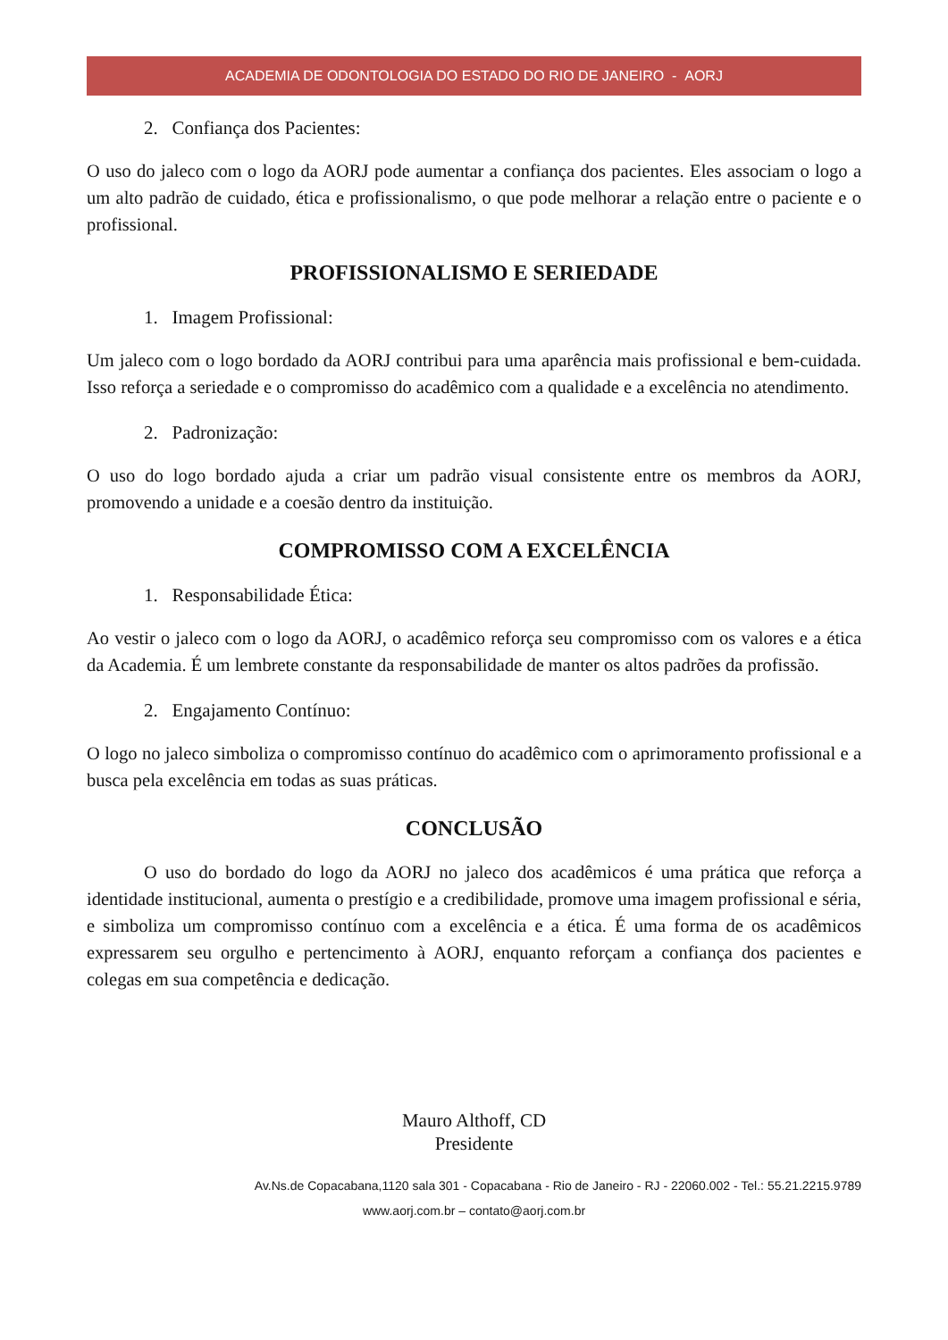ACADEMIA DE ODONTOLOGIA DO ESTADO DO RIO DE JANEIRO - AORJ
2. Confiança dos Pacientes:
O uso do jaleco com o logo da AORJ pode aumentar a confiança dos pacientes. Eles associam o logo a um alto padrão de cuidado, ética e profissionalismo, o que pode melhorar a relação entre o paciente e o profissional.
PROFISSIONALISMO E SERIEDADE
1. Imagem Profissional:
Um jaleco com o logo bordado da AORJ contribui para uma aparência mais profissional e bem-cuidada. Isso reforça a seriedade e o compromisso do acadêmico com a qualidade e a excelência no atendimento.
2. Padronização:
O uso do logo bordado ajuda a criar um padrão visual consistente entre os membros da AORJ, promovendo a unidade e a coesão dentro da instituição.
COMPROMISSO COM A EXCELÊNCIA
1. Responsabilidade Ética:
Ao vestir o jaleco com o logo da AORJ, o acadêmico reforça seu compromisso com os valores e a ética da Academia. É um lembrete constante da responsabilidade de manter os altos padrões da profissão.
2. Engajamento Contínuo:
O logo no jaleco simboliza o compromisso contínuo do acadêmico com o aprimoramento profissional e a busca pela excelência em todas as suas práticas.
CONCLUSÃO
O uso do bordado do logo da AORJ no jaleco dos acadêmicos é uma prática que reforça a identidade institucional, aumenta o prestígio e a credibilidade, promove uma imagem profissional e séria, e simboliza um compromisso contínuo com a excelência e a ética. É uma forma de os acadêmicos expressarem seu orgulho e pertencimento à AORJ, enquanto reforçam a confiança dos pacientes e colegas em sua competência e dedicação.
Mauro Althoff, CD
Presidente
Av.Ns.de Copacabana,1120 sala 301 - Copacabana - Rio de Janeiro - RJ - 22060.002 - Tel.: 55.21.2215.9789
www.aorj.com.br – contato@aorj.com.br